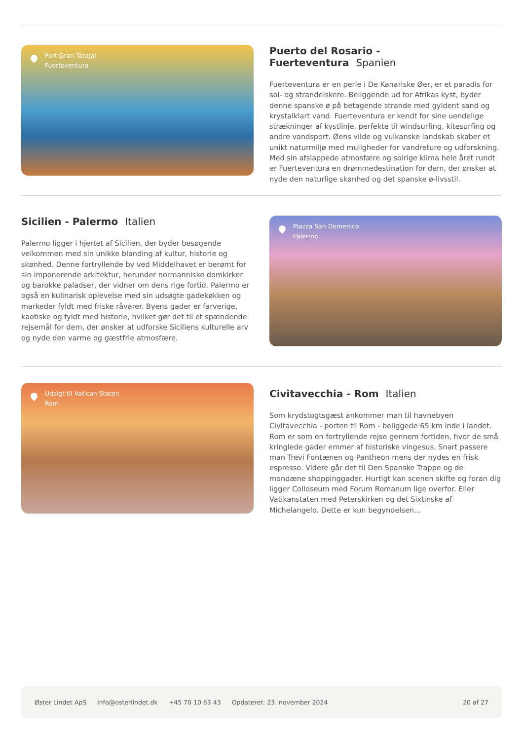Port Gran Tarajal
Fuertoventura
Puerto del Rosario - Fuerteventura Spanien
Fuerteventura er en perle i De Kanariske Øer, er et paradis for sol- og strandelskere. Beliggende ud for Afrikas kyst, byder denne spanske ø på betagende strande med gyldent sand og krystalklart vand. Fuerteventura er kendt for sine uendelige strækninger af kystlinje, perfekte til windsurfing, kitesurfing og andre vandsport. Øens vilde og vulkanske landskab skaber et unikt naturmiljø med muligheder for vandreture og udforskning. Med sin afslappede atmosfære og solrige klima hele året rundt er Fuerteventura en drømmedestination for dem, der ønsker at nyde den naturlige skønhed og det spanske ø-livsstil.
Sicilien - Palermo Italien
Palermo ligger i hjertet af Sicilien, der byder besøgende velkommen med sin unikke blanding af kultur, historie og skønhed. Denne fortryllende by ved Middelhavet er berømt for sin imponerende arkitektur, herunder normanniske domkirker og barokke paladser, der vidner om dens rige fortid. Palermo er også en kulinarisk oplevelse med sin udsøgte gadekøkken og markeder fyldt med friske råvarer. Byens gader er farverige, kaotiske og fyldt med historie, hvilket gør det til et spændende rejsemål for dem, der ønsker at udforske Siciliens kulturelle arv og nyde den varme og gæstfrie atmosfære.
Piazza San Domenico
Palermo
Udsigt til Vatican Staten
Rom
Civitavecchia - Rom Italien
Som krydstogtsgæst ankommer man til havnebyen Civitavecchia - porten til Rom - beliggede 65 km inde i landet. Rom er som en fortryllende rejse gennem fortiden, hvor de små kringlede gader emmer af historiske vingesus. Snart passere man Trevi Fontænen og Pantheon mens der nydes en frisk espresso. Videre går det til Den Spanske Trappe og de mondæne shoppinggader. Hurtigt kan scenen skifte og foran dig ligger Colloseum med Forum Romanum lige overfor. Eller Vatikanstaten med Peterskirken og det Sixtinske af Michelangelo. Dette er kun begyndelsen...
Øster Lindet ApS info@osterlindet.dk +45 70 10 63 43 Opdateret: 23. november 2024 20 af 27